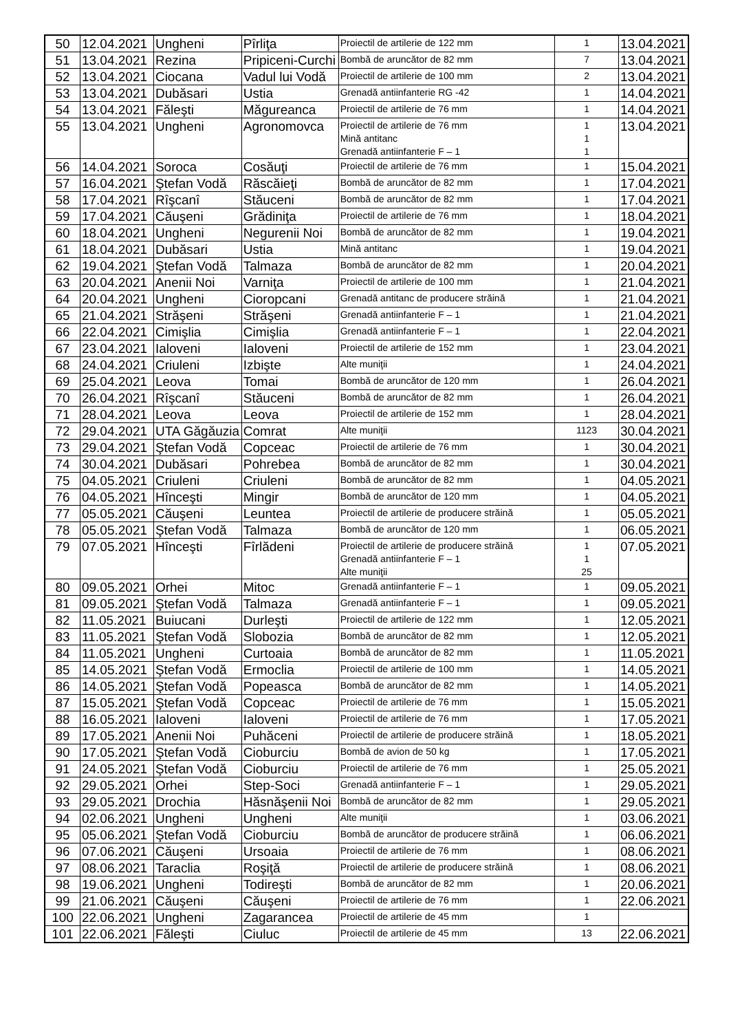| 50 | 12.04.2021 | Ungheni | Pîrliţa | Proiectil de artilerie de 122 mm | 1 | 13.04.2021 |
| 51 | 13.04.2021 | Rezina | Pripiceni-Curchi | Bombă de aruncător de 82 mm | 7 | 13.04.2021 |
| 52 | 13.04.2021 | Ciocana | Vadul lui Vodă | Proiectil de artilerie de 100 mm | 2 | 13.04.2021 |
| 53 | 13.04.2021 | Dubăsari | Ustia | Grenadă antiinfanterie RG -42 | 1 | 14.04.2021 |
| 54 | 13.04.2021 | Făleşti | Măgureanca | Proiectil de artilerie de 76 mm | 1 | 14.04.2021 |
| 55 | 13.04.2021 | Ungheni | Agronomovca | Proiectil de artilerie de 76 mm Mină antitanc Grenadă antiinfanterie F – 1 | 1 1 1 | 13.04.2021 |
| 56 | 14.04.2021 | Soroca | Cosăuţi | Proiectil de artilerie de 76 mm | 1 | 15.04.2021 |
| 57 | 16.04.2021 | Ştefan Vodă | Răscăieţi | Bombă de aruncător de 82 mm | 1 | 17.04.2021 |
| 58 | 17.04.2021 | Rîşcanî | Stăuceni | Bombă de aruncător de 82 mm | 1 | 17.04.2021 |
| 59 | 17.04.2021 | Căuşeni | Grădiniţa | Proiectil de artilerie de 76 mm | 1 | 18.04.2021 |
| 60 | 18.04.2021 | Ungheni | Negurenii Noi | Bombă de aruncător de 82 mm | 1 | 19.04.2021 |
| 61 | 18.04.2021 | Dubăsari | Ustia | Mină antitanc | 1 | 19.04.2021 |
| 62 | 19.04.2021 | Ştefan Vodă | Talmaza | Bombă de aruncător de 82 mm | 1 | 20.04.2021 |
| 63 | 20.04.2021 | Anenii Noi | Varniţa | Proiectil de artilerie de 100 mm | 1 | 21.04.2021 |
| 64 | 20.04.2021 | Ungheni | Cioropcani | Grenadă antitanc de producere străină | 1 | 21.04.2021 |
| 65 | 21.04.2021 | Străşeni | Străşeni | Grenadă antiinfanterie F – 1 | 1 | 21.04.2021 |
| 66 | 22.04.2021 | Cimişlia | Cimişlia | Grenadă antiinfanterie F – 1 | 1 | 22.04.2021 |
| 67 | 23.04.2021 | Ialoveni | Ialoveni | Proiectil de artilerie de 152 mm | 1 | 23.04.2021 |
| 68 | 24.04.2021 | Criuleni | Izbişte | Alte muniţii | 1 | 24.04.2021 |
| 69 | 25.04.2021 | Leova | Tomai | Bombă de aruncător de 120 mm | 1 | 26.04.2021 |
| 70 | 26.04.2021 | Rîşcanî | Stăuceni | Bombă de aruncător de 82 mm | 1 | 26.04.2021 |
| 71 | 28.04.2021 | Leova | Leova | Proiectil de artilerie de 152 mm | 1 | 28.04.2021 |
| 72 | 29.04.2021 | UTA Găgăuzia | Comrat | Alte muniţii | 1123 | 30.04.2021 |
| 73 | 29.04.2021 | Ştefan Vodă | Copceac | Proiectil de artilerie de 76 mm | 1 | 30.04.2021 |
| 74 | 30.04.2021 | Dubăsari | Pohrebea | Bombă de aruncător de 82 mm | 1 | 30.04.2021 |
| 75 | 04.05.2021 | Criuleni | Criuleni | Bombă de aruncător de 82 mm | 1 | 04.05.2021 |
| 76 | 04.05.2021 | Hînceşti | Mingir | Bombă de aruncător de 120 mm | 1 | 04.05.2021 |
| 77 | 05.05.2021 | Căuşeni | Leuntea | Proiectil de artilerie de producere străină | 1 | 05.05.2021 |
| 78 | 05.05.2021 | Ştefan Vodă | Talmaza | Bombă de aruncător de 120 mm | 1 | 06.05.2021 |
| 79 | 07.05.2021 | Hînceşti | Fîrlădeni | Proiectil de artilerie de producere străină Grenadă antiinfanterie F – 1 Alte muniţii | 1 1 25 | 07.05.2021 |
| 80 | 09.05.2021 | Orhei | Mitoc | Grenadă antiinfanterie F – 1 | 1 | 09.05.2021 |
| 81 | 09.05.2021 | Ştefan Vodă | Talmaza | Grenadă antiinfanterie F – 1 | 1 | 09.05.2021 |
| 82 | 11.05.2021 | Buiucani | Durleşti | Proiectil de artilerie de 122 mm | 1 | 12.05.2021 |
| 83 | 11.05.2021 | Ştefan Vodă | Slobozia | Bombă de aruncător de 82 mm | 1 | 12.05.2021 |
| 84 | 11.05.2021 | Ungheni | Curtoaia | Bombă de aruncător de 82 mm | 1 | 11.05.2021 |
| 85 | 14.05.2021 | Ştefan Vodă | Ermoclia | Proiectil de artilerie de 100 mm | 1 | 14.05.2021 |
| 86 | 14.05.2021 | Ştefan Vodă | Popeasca | Bombă de aruncător de 82 mm | 1 | 14.05.2021 |
| 87 | 15.05.2021 | Ştefan Vodă | Copceac | Proiectil de artilerie de 76 mm | 1 | 15.05.2021 |
| 88 | 16.05.2021 | Ialoveni | Ialoveni | Proiectil de artilerie de 76 mm | 1 | 17.05.2021 |
| 89 | 17.05.2021 | Anenii Noi | Puhăceni | Proiectil de artilerie de producere străină | 1 | 18.05.2021 |
| 90 | 17.05.2021 | Ştefan Vodă | Cioburciu | Bombă de avion de 50 kg | 1 | 17.05.2021 |
| 91 | 24.05.2021 | Ştefan Vodă | Cioburciu | Proiectil de artilerie de 76 mm | 1 | 25.05.2021 |
| 92 | 29.05.2021 | Orhei | Step-Soci | Grenadă antiinfanterie F – 1 | 1 | 29.05.2021 |
| 93 | 29.05.2021 | Drochia | Hăsnăşenii Noi | Bombă de aruncător de 82 mm | 1 | 29.05.2021 |
| 94 | 02.06.2021 | Ungheni | Ungheni | Alte muniţii | 1 | 03.06.2021 |
| 95 | 05.06.2021 | Ştefan Vodă | Cioburciu | Bombă de aruncător de producere străină | 1 | 06.06.2021 |
| 96 | 07.06.2021 | Căuşeni | Ursoaia | Proiectil de artilerie de 76 mm | 1 | 08.06.2021 |
| 97 | 08.06.2021 | Taraclia | Roşiţă | Proiectil de artilerie de producere străină | 1 | 08.06.2021 |
| 98 | 19.06.2021 | Ungheni | Todireşti | Bombă de aruncător de 82 mm | 1 | 20.06.2021 |
| 99 | 21.06.2021 | Căuşeni | Căuşeni | Proiectil de artilerie de 76 mm | 1 | 22.06.2021 |
| 100 | 22.06.2021 | Ungheni | Zagarancea | Proiectil de artilerie de 45 mm | 1 | |
| 101 | 22.06.2021 | Făleşti | Ciuluc | Proiectil de artilerie de 45 mm | 13 | 22.06.2021 |